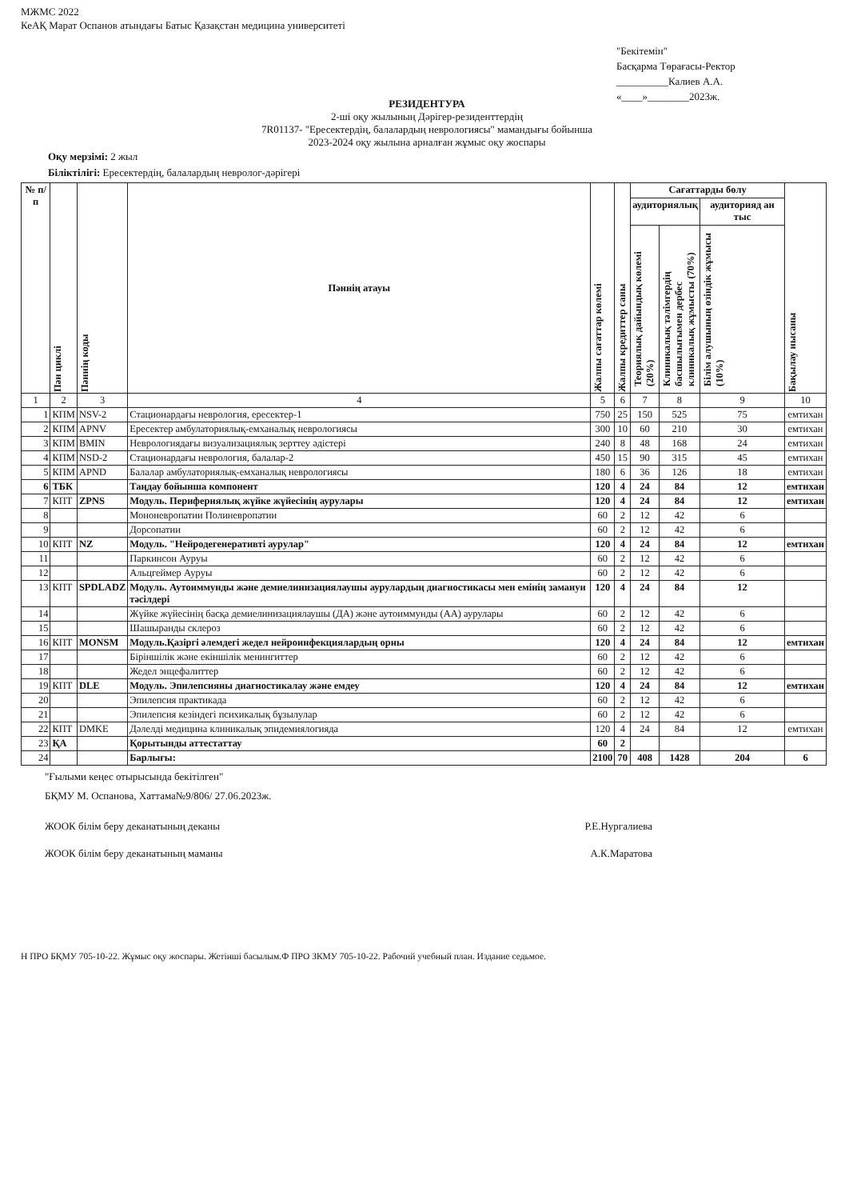МЖМС 2022
КеАҚ Марат Оспанов атындағы Батыс Қазақстан медицина университеті
"Бекітемін"
Басқарма Төрағасы-Ректор
__________Калиев А.А.
«____»________2023ж.
РЕЗИДЕНТУРА
2-ші оқу жылының Дәрігер-резиденттердің
7R01137- "Ересектердің, балалардың неврологиясы" мамандығы бойынша
2023-2024 оқу жылына арналған жұмыс оқу жоспары
Оқу мерзімі: 2 жыл
Біліктілігі: Ересектердің, балалардың невролог-дәрігері
| № п/п | Пән циклі | Пәннің коды | Пәннің атауы | Жалпы сағаттар көлемі | Жалпы кредиттер саны | Сағаттарды бөлу | | | Бақылау нысаны |
| --- | --- | --- | --- | --- | --- | --- | --- | --- | --- |
| | | | | | | аудиториялық | | аудиторияд ан тыс | |
| | | | | | | Теориялық дайындық көлемі (20%) | Клиникалық тәлімгердің басшылығымен дербес клиникалық жұмысты (70%) | Білім алушының өзіндік жұмысы (10%) | |
| 1 | 2 | 3 | 4 | 5 | 6 | 7 | 8 | 9 | 10 |
| 1 | КПМ | NSV-2 | Стационардағы неврология, ересектер-1 | 750 | 25 | 150 | 525 | 75 | емтихан |
| 2 | КПМ | APNV | Ересектер амбулаториялық-емханалық неврологиясы | 300 | 10 | 60 | 210 | 30 | емтихан |
| 3 | КПМ | BMIN | Неврологиядағы визуализациялық зерттеу әдістері | 240 | 8 | 48 | 168 | 24 | емтихан |
| 4 | КПМ | NSD-2 | Стационардағы неврология, балалар-2 | 450 | 15 | 90 | 315 | 45 | емтихан |
| 5 | КПМ | APND | Балалар амбулаториялық-емханалық неврологиясы | 180 | 6 | 36 | 126 | 18 | емтихан |
| 6 | ТБК | | Таңдау бойынша компонент | 120 | 4 | 24 | 84 | 12 | емтихан |
| 7 | КПТ | ZPNS | Модуль. Перифериялық жүйке жүйесінің аурулары | 120 | 4 | 24 | 84 | 12 | емтихан |
| 8 | | | Мононевропатии Полиневропатии | 60 | 2 | 12 | 42 | 6 | |
| 9 | | | Дорсопатии | 60 | 2 | 12 | 42 | 6 | |
| 10 | КПТ | NZ | Модуль. "Нейродегенеративті аурулар" | 120 | 4 | 24 | 84 | 12 | емтихан |
| 11 | | | Паркинсон Ауруы | 60 | 2 | 12 | 42 | 6 | |
| 12 | | | Альцгеймер Ауруы | 60 | 2 | 12 | 42 | 6 | |
| 13 | КПТ | SPDLADZ | Модуль. Аутоиммунды және демиелинизациялаушы аурулардың диагностикасы мен емінің замануи тәсілдері | 120 | 4 | 24 | 84 | 12 | |
| 14 | | | Жүйке жүйесінің басқа демиелинизациялаушы (ДА) және аутоиммунды (АА) аурулары | 60 | 2 | 12 | 42 | 6 | |
| 15 | | | Шашыранды склероз | 60 | 2 | 12 | 42 | 6 | |
| 16 | КПТ | MONSM | Модуль.Қазіргі әлемдегі жедел нейроинфекциялардың орны | 120 | 4 | 24 | 84 | 12 | емтихан |
| 17 | | | Біріншілік және екіншілік менингиттер | 60 | 2 | 12 | 42 | 6 | |
| 18 | | | Жедел энцефалиттер | 60 | 2 | 12 | 42 | 6 | |
| 19 | КПТ | DLE | Модуль. Эпилепсияны диагностикалау және емдеу | 120 | 4 | 24 | 84 | 12 | емтихан |
| 20 | | | Эпилепсия практикада | 60 | 2 | 12 | 42 | 6 | |
| 21 | | | Эпилепсия кезіндегі психикалық бұзылулар | 60 | 2 | 12 | 42 | 6 | |
| 22 | КПТ | DMKE | Дәлелді медицина клиникалық эпидемиялогияда | 120 | 4 | 24 | 84 | 12 | емтихан |
| 23 | ҚА | | Қорытынды аттестаттау | 60 | 2 | | | | |
| 24 | | | Барлығы: | 2100 | 70 | 408 | 1428 | 204 | 6 |
"Ғылыми кеңес отырысында бекітілген"
БҚМУ М. Оспанова, Хаттама№9/806/ 27.06.2023ж.
ЖООК білім беру деканатының деканы Р.Е.Нургалиева
ЖООК білім беру деканатының маманы А.К.Маратова
Н ПРО БҚМУ 705-10-22. Жұмыс оқу жоспары. Жетінші басылым.Ф ПРО ЗКМУ 705-10-22. Рабочий учебный план. Издание седьмое.